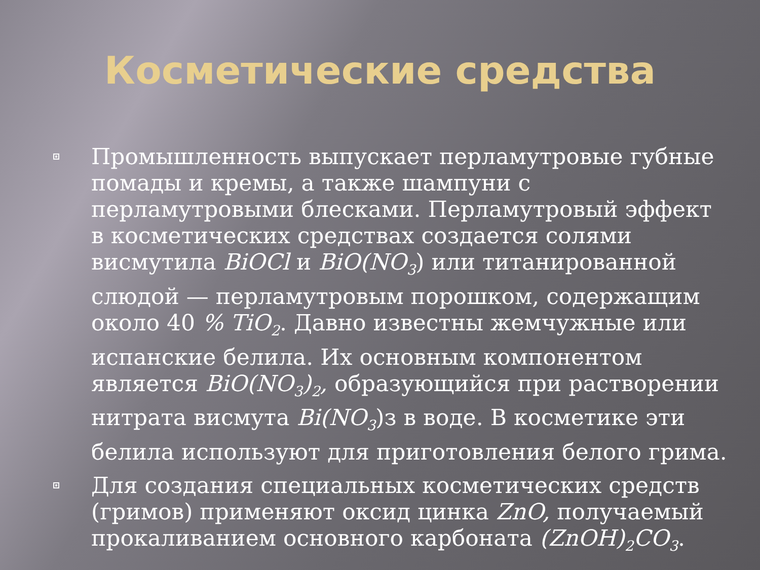Косметические средства
Промышленность выпускает перламутровые губные помады и кремы, а также шампуни с перламутровыми блесками. Перламутровый эффект в косметических средствах создается солями висмутила BiOCl и BiO(NO<sub>3</sub>) или титанированной слюдой — перламутровым порошком, содержащим около 40 % TiO<sub>2</sub>. Давно известны жемчужные или испанские белила. Их основным компонентом является BiO(NO<sub>3</sub>)<sub>2</sub>, образующийся при растворении нитрата висмута Bi(NO<sub>3</sub>)з в воде. В косметике эти белила используют для приготовления белого грима.
Для создания специальных косметических средств (гримов) применяют оксид цинка ZnO, получаемый прокаливанием основного карбоната (ZnOH)<sub>2</sub>CO<sub>3</sub>.